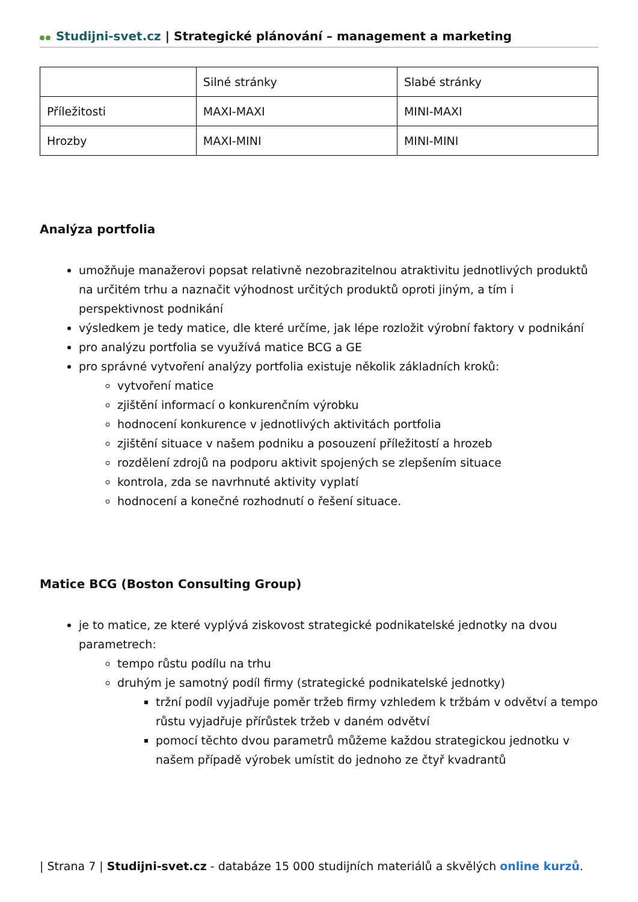Studijni-svet.cz | Strategické plánování – management a marketing
| | Silné stránky | Slabé stránky |
| Příležitosti | MAXI-MAXI | MINI-MAXI |
| Hrozby | MAXI-MINI | MINI-MINI |
Analýza portfolia
umožňuje manažerovi popsat relativně nezobrazitelnou atraktivitu jednotlivých produktů na určitém trhu a naznačit výhodnost určitých produktů oproti jiným, a tím i perspektivnost podnikání
výsledkem je tedy matice, dle které určíme, jak lépe rozložit výrobní faktory v podnikání
pro analýzu portfolia se využívá matice BCG a GE
pro správné vytvoření analýzy portfolia existuje několik základních kroků:
vytvoření matice
zjištění informací o konkurenčním výrobku
hodnocení konkurence v jednotlivých aktivitách portfolia
zjištění situace v našem podniku a posouzení příležitostí a hrozeb
rozdělení zdrojů na podporu aktivit spojených se zlepšením situace
kontrola, zda se navrhnuté aktivity vyplatí
hodnocení a konečné rozhodnutí o řešení situace.
Matice BCG (Boston Consulting Group)
je to matice, ze které vyplývá ziskovost strategické podnikatelské jednotky na dvou parametrech:
tempo růstu podílu na trhu
druhým je samotný podíl firmy (strategické podnikatelské jednotky)
tržní podíl vyjadřuje poměr tržeb firmy vzhledem k tržbám v odvětví a tempo růstu vyjadřuje přírůstek tržeb v daném odvětví
pomocí těchto dvou parametrů můžeme každou strategickou jednotku v našem případě výrobek umístit do jednoho ze čtyř kvadrantů
| Strana 7 | Studijni-svet.cz - databáze 15 000 studijních materiálů a skvělých online kurzů.